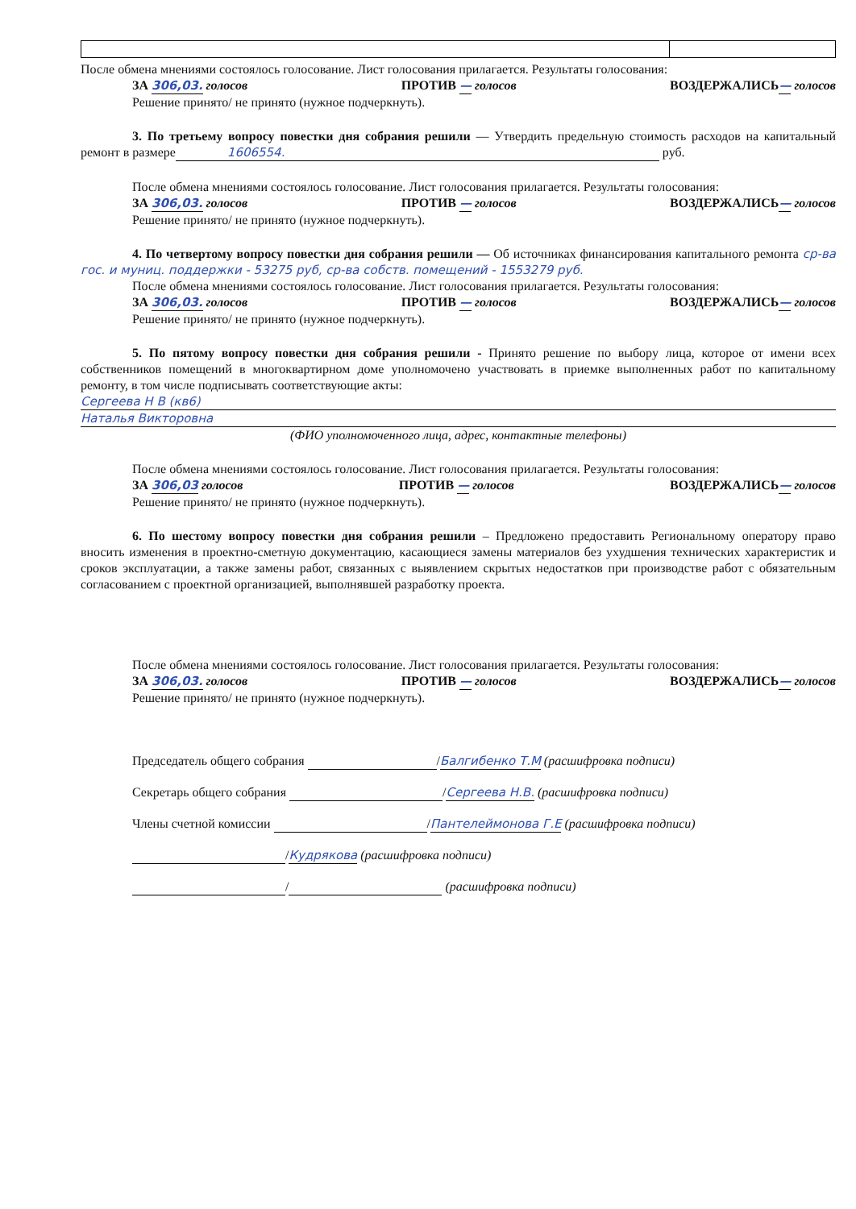После обмена мнениями состоялось голосование. Лист голосования прилагается. Результаты голосования:
ЗА 306,03. голосов ПРОТИВ — голосов ВОЗДЕРЖАЛИСЬ— голосов
Решение принято/ не принято (нужное подчеркнуть).
3. По третьему вопросу повестки дня собрания решили — Утвердить предельную стоимость расходов на капитальный ремонт в размере 1606554. руб.
После обмена мнениями состоялось голосование. Лист голосования прилагается. Результаты голосования:
ЗА 306,03. голосов ПРОТИВ — голосов ВОЗДЕРЖАЛИСЬ— голосов
Решение принято/ не принято (нужное подчеркнуть).
4. По четвертому вопросу повестки дня собрания решили — Об источниках финансирования капитального ремонта ср-ва гос. и муниц. поддержки - 53275 руб, ср-ва собств. помещений - 1553279 руб.
После обмена мнениями состоялось голосование. Лист голосования прилагается. Результаты голосования:
ЗА 306,03. голосов ПРОТИВ — голосов ВОЗДЕРЖАЛИСЬ— голосов
Решение принято/ не принято (нужное подчеркнуть).
5. По пятому вопросу повестки дня собрания решили - Принято решение по выбору лица, которое от имени всех собственников помещений в многоквартирном доме уполномочено участвовать в приемке выполненных работ по капитальному ремонту, в том числе подписывать соответствующие акты:
Сергеева Н В (кв6)
Наталья Викторовна
(ФИО уполномоченного лица, адрес, контактные телефоны)
После обмена мнениями состоялось голосование. Лист голосования прилагается. Результаты голосования:
ЗА 306,03 голосов ПРОТИВ — голосов ВОЗДЕРЖАЛИСЬ— голосов
Решение принято/ не принято (нужное подчеркнуть).
6. По шестому вопросу повестки дня собрания решили – Предложено предоставить Региональному оператору право вносить изменения в проектно-сметную документацию, касающиеся замены материалов без ухудшения технических характеристик и сроков эксплуатации, а также замены работ, связанных с выявлением скрытых недостатков при производстве работ с обязательным согласованием с проектной организацией, выполнявшей разработку проекта.
После обмена мнениями состоялось голосование. Лист голосования прилагается. Результаты голосования:
ЗА 306,03. голосов ПРОТИВ — голосов ВОЗДЕРЖАЛИСЬ— голосов
Решение принято/ не принято (нужное подчеркнуть).
Председатель общего собрания /Балгибенко Т.М (расшифровка подписи)
Секретарь общего собрания /Сергеева Н.В. (расшифровка подписи)
Члены счетной комиссии /Пантелеймонова Г.Е (расшифровка подписи)
/Кудрякова (расшифровка подписи)
/ (расшифровка подписи)